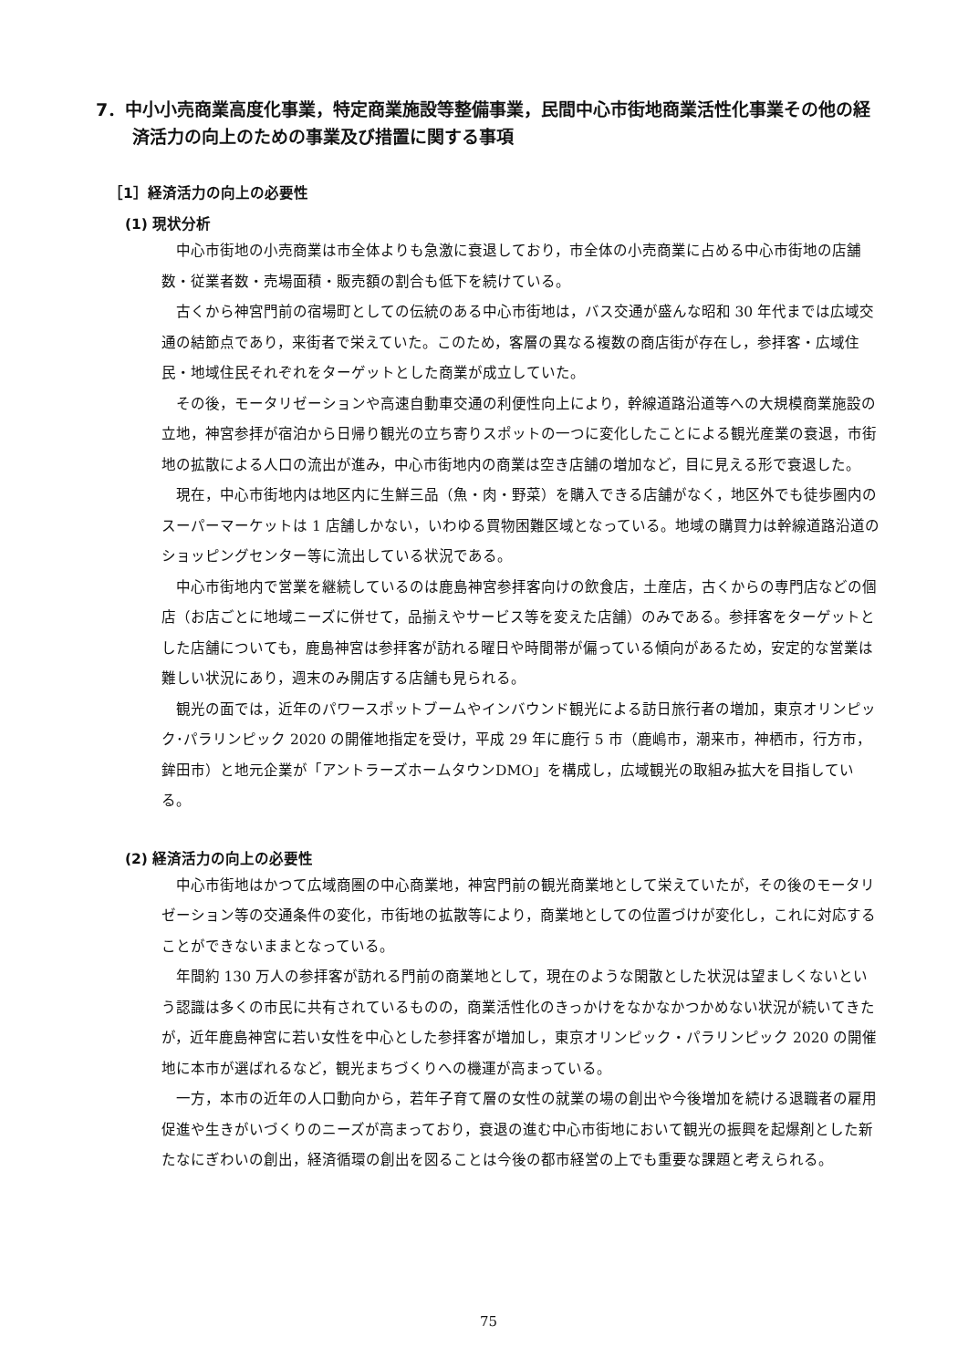7．中小小売商業高度化事業，特定商業施設等整備事業，民間中心市街地商業活性化事業その他の経済活力の向上のための事業及び措置に関する事項
［1］経済活力の向上の必要性
(1) 現状分析
中心市街地の小売商業は市全体よりも急激に衰退しており，市全体の小売商業に占める中心市街地の店舗数・従業者数・売場面積・販売額の割合も低下を続けている。
古くから神宮門前の宿場町としての伝統のある中心市街地は，バス交通が盛んな昭和 30 年代までは広域交通の結節点であり，来街者で栄えていた。このため，客層の異なる複数の商店街が存在し，参拝客・広域住民・地域住民それぞれをターゲットとした商業が成立していた。
その後，モータリゼーションや高速自動車交通の利便性向上により，幹線道路沿道等への大規模商業施設の立地，神宮参拝が宿泊から日帰り観光の立ち寄りスポットの一つに変化したことによる観光産業の衰退，市街地の拡散による人口の流出が進み，中心市街地内の商業は空き店舗の増加など，目に見える形で衰退した。
現在，中心市街地内は地区内に生鮮三品（魚・肉・野菜）を購入できる店舗がなく，地区外でも徒歩圏内のスーパーマーケットは 1 店舗しかない，いわゆる買物困難区域となっている。地域の購買力は幹線道路沿道のショッピングセンター等に流出している状況である。
中心市街地内で営業を継続しているのは鹿島神宮参拝客向けの飲食店，土産店，古くからの専門店などの個店（お店ごとに地域ニーズに併せて，品揃えやサービス等を変えた店舗）のみである。参拝客をターゲットとした店舗についても，鹿島神宮は参拝客が訪れる曜日や時間帯が偏っている傾向があるため，安定的な営業は難しい状況にあり，週末のみ開店する店舗も見られる。
観光の面では，近年のパワースポットブームやインバウンド観光による訪日旅行者の増加，東京オリンピック･パラリンピック 2020 の開催地指定を受け，平成 29 年に鹿行 5 市（鹿嶋市，潮来市，神栖市，行方市，鉾田市）と地元企業が「アントラーズホームタウンDMO」を構成し，広域観光の取組み拡大を目指している。
(2) 経済活力の向上の必要性
中心市街地はかつて広域商圏の中心商業地，神宮門前の観光商業地として栄えていたが，その後のモータリゼーション等の交通条件の変化，市街地の拡散等により，商業地としての位置づけが変化し，これに対応することができないままとなっている。
年間約 130 万人の参拝客が訪れる門前の商業地として，現在のような閑散とした状況は望ましくないという認識は多くの市民に共有されているものの，商業活性化のきっかけをなかなかつかめない状況が続いてきたが，近年鹿島神宮に若い女性を中心とした参拝客が増加し，東京オリンピック・パラリンピック 2020 の開催地に本市が選ばれるなど，観光まちづくりへの機運が高まっている。
一方，本市の近年の人口動向から，若年子育て層の女性の就業の場の創出や今後増加を続ける退職者の雇用促進や生きがいづくりのニーズが高まっており，衰退の進む中心市街地において観光の振興を起爆剤とした新たなにぎわいの創出，経済循環の創出を図ることは今後の都市経営の上でも重要な課題と考えられる。
75